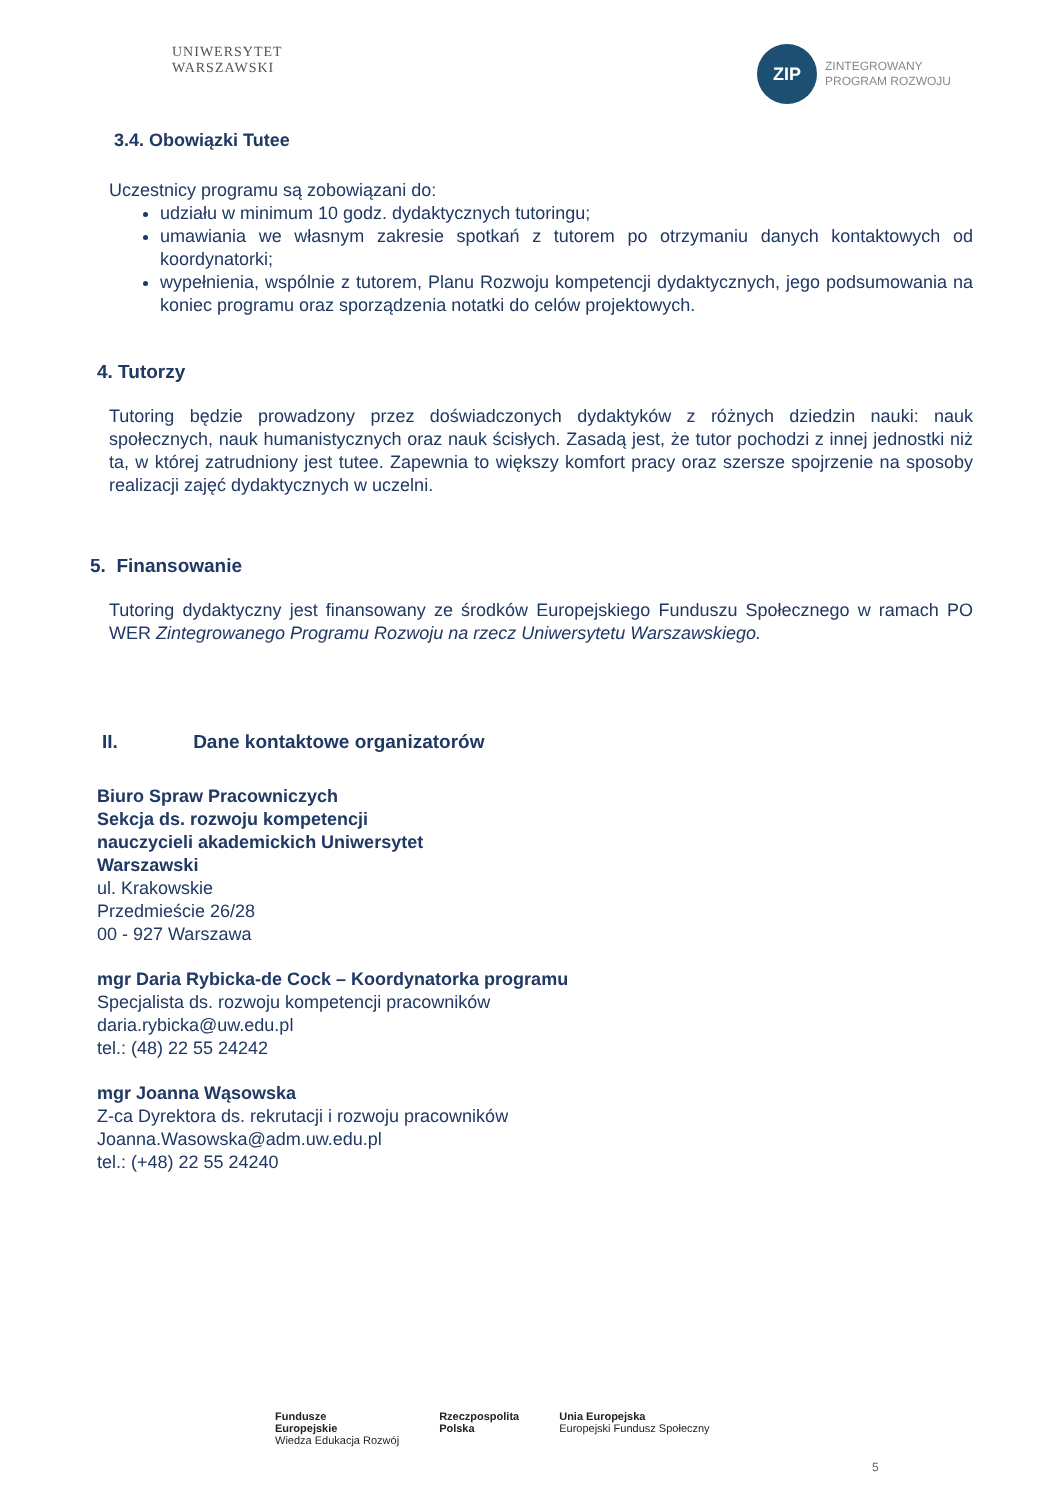UNIWERSYTET
WARSZAWSKI
ZIP ZINTEGROWANY
PROGRAM ROZWOJU
3.4. Obowiązki Tutee
Uczestnicy programu są zobowiązani do:
udziału w minimum 10 godz. dydaktycznych tutoringu;
umawiania we własnym zakresie spotkań z tutorem po otrzymaniu danych kontaktowych od koordynatorki;
wypełnienia, wspólnie z tutorem, Planu Rozwoju kompetencji dydaktycznych, jego podsumowania na koniec programu oraz sporządzenia notatki do celów projektowych.
4. Tutorzy
Tutoring będzie prowadzony przez doświadczonych dydaktyków z różnych dziedzin nauki: nauk społecznych, nauk humanistycznych oraz nauk ścisłych. Zasadą jest, że tutor pochodzi z innej jednostki niż ta, w której zatrudniony jest tutee. Zapewnia to większy komfort pracy oraz szersze spojrzenie na sposoby realizacji zajęć dydaktycznych w uczelni.
5. Finansowanie
Tutoring dydaktyczny jest finansowany ze środków Europejskiego Funduszu Społecznego w ramach PO WER Zintegrowanego Programu Rozwoju na rzecz Uniwersytetu Warszawskiego.
II. Dane kontaktowe organizatorów
Biuro Spraw Pracowniczych
Sekcja ds. rozwoju kompetencji
nauczycieli akademickich Uniwersytet
Warszawski
ul. Krakowskie
Przedmieście 26/28
00 - 927 Warszawa
mgr Daria Rybicka-de Cock – Koordynatorka programu
Specjalista ds. rozwoju kompetencji pracowników
daria.rybicka@uw.edu.pl
tel.: (48) 22 55 24242
mgr Joanna Wąsowska
Z-ca Dyrektora ds. rekrutacji i rozwoju pracowników
Joanna.Wasowska@adm.uw.edu.pl
tel.: (+48) 22 55 24240
Fundusze
Europejskie
Wiedza Edukacja Rozwój
Rzeczpospolita
Polska
Unia Europejska
Europejski Fundusz Społeczny
5